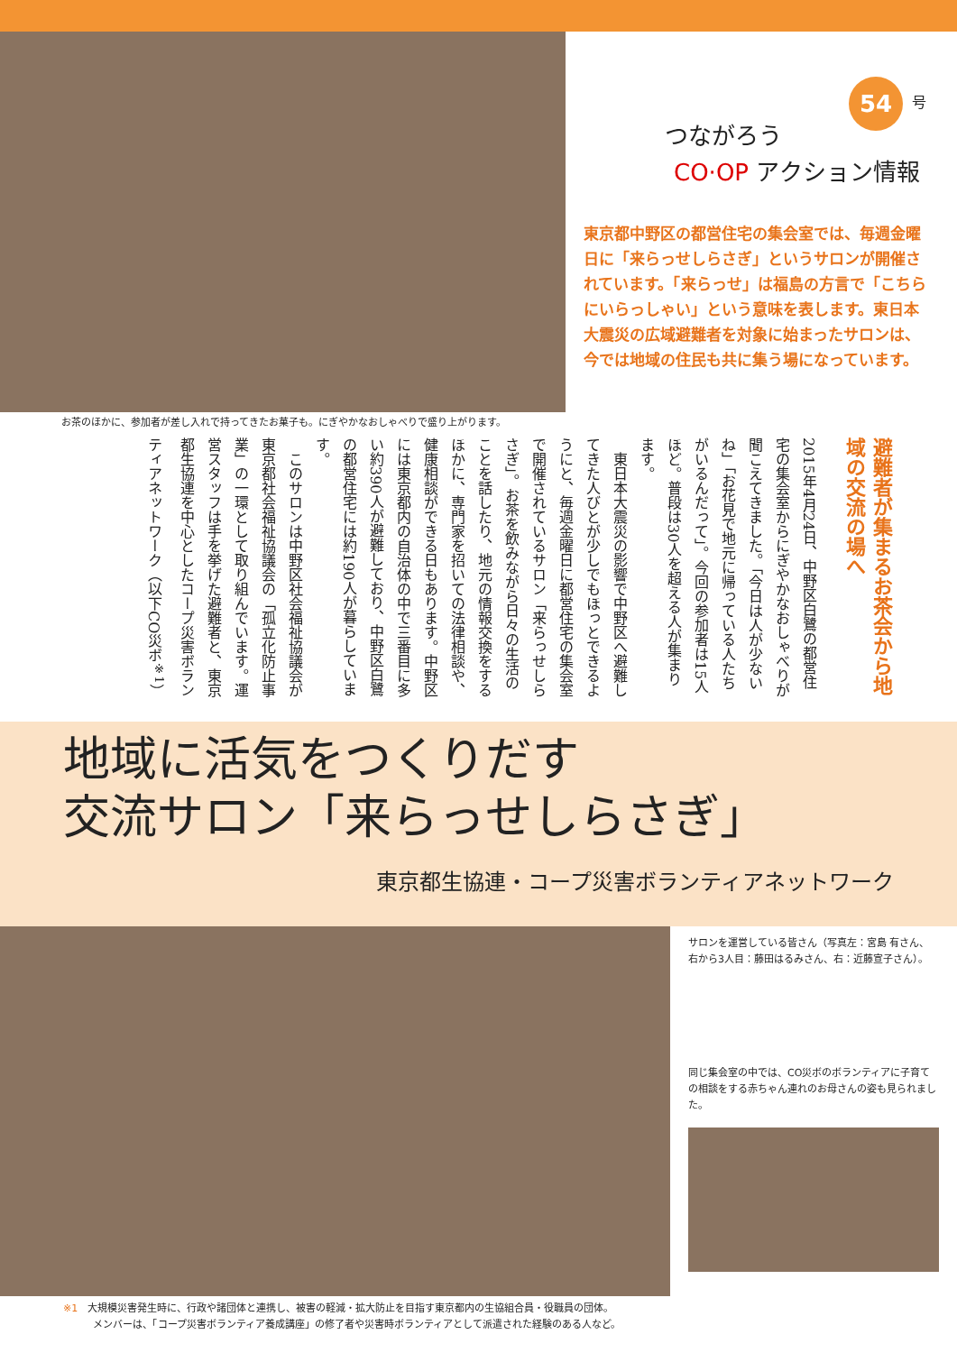お茶のほかに、参加者が差し入れで持ってきたお菓子も。にぎやかなおしゃべりで盛り上がります。
54 号
つながろう
CO·OP アクション情報
東京都中野区の都営住宅の集会室では、毎週金曜日に「来らっせしらさぎ」というサロンが開催されています。「来らっせ」は福島の方言で「こちらにいらっしゃい」という意味を表します。東日本大震災の広域避難者を対象に始まったサロンは、今では地域の住民も共に集う場になっています。
避難者が集まるお茶会から地域の交流の場へ
2015年4月24日、中野区白鷺の都営住宅の集会室からにぎやかなおしゃべりが聞こえてきました。「今日は人が少ないね」「お花見で地元に帰っている人たちがいるんだって」。今回の参加者は15人ほど。普段は30人を超える人が集まります。
　東日本大震災の影響で中野区へ避難してきた人びとが少しでもほっとできるようにと、毎週金曜日に都営住宅の集会室で開催されているサロン「来らっせしらさぎ」。お茶を飲みながら日々の生活のことを話したり、地元の情報交換をするほかに、専門家を招いての法律相談や、健康相談ができる日もあります。中野区には東京都内の自治体の中で三番目に多い約390人が避難しており、中野区白鷺の都営住宅には約190人が暮らしています。
　このサロンは中野区社会福祉協議会が東京都社会福祉協議会の「孤立化防止事業」の一環として取り組んでいます。運営スタッフは手を挙げた避難者と、東京都生協連を中心としたコープ災害ボランティアネットワーク（以下CO災ボ<sup>※1</sup>）
地域に活気をつくりだす
交流サロン「来らっせしらさぎ」
東京都生協連・コープ災害ボランティアネットワーク
サロンを運営している皆さん（写真左：宮島 有さん、右から3人目：藤田はるみさん、右：近藤宣子さん）。
同じ集会室の中では、CO災ボのボランティアに子育ての相談をする赤ちゃん連れのお母さんの姿も見られました。
※1　大規模災害発生時に、行政や諸団体と連携し、被害の軽減・拡大防止を目指す東京都内の生協組合員・役職員の団体。
　　　メンバーは、「コープ災害ボランティア養成講座」の修了者や災害時ボランティアとして派遣された経験のある人など。